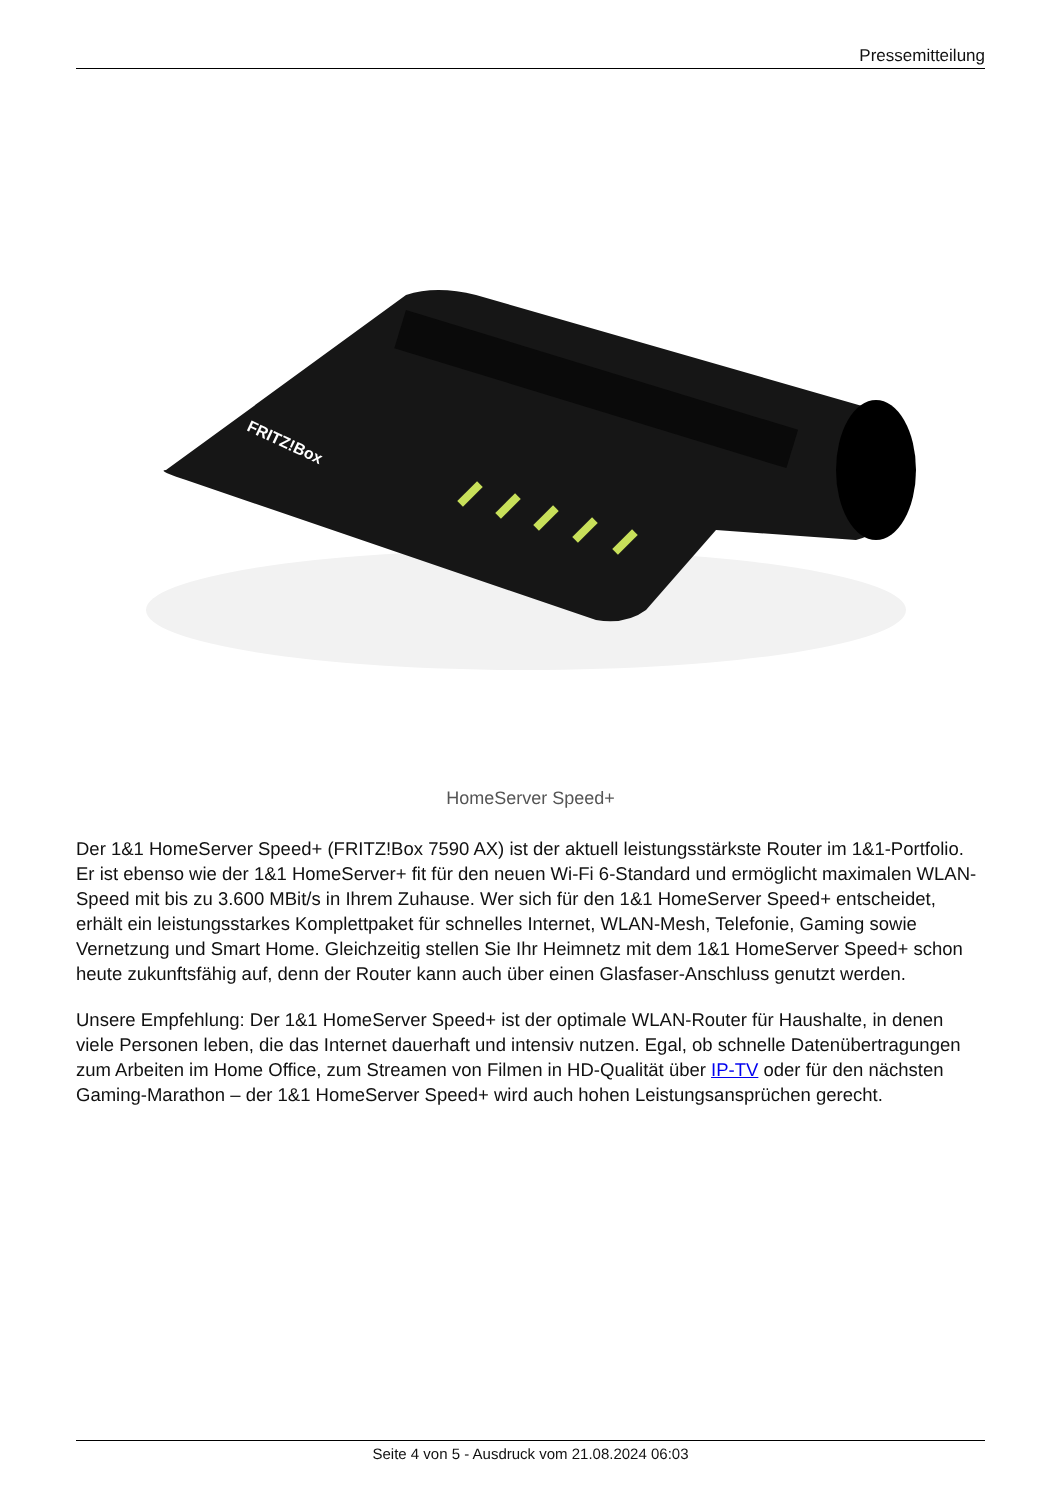Pressemitteilung
FRITZ!Box
HomeServer Speed+
Der 1&1 HomeServer Speed+ (FRITZ!Box 7590 AX) ist der aktuell leistungsstärkste Router im 1&1-Portfolio. Er ist ebenso wie der 1&1 HomeServer+ fit für den neuen Wi-Fi 6-Standard und ermöglicht maximalen WLAN-Speed mit bis zu 3.600 MBit/s in Ihrem Zuhause. Wer sich für den 1&1 HomeServer Speed+ entscheidet, erhält ein leistungsstarkes Komplettpaket für schnelles Internet, WLAN-Mesh, Telefonie, Gaming sowie Vernetzung und Smart Home. Gleichzeitig stellen Sie Ihr Heimnetz mit dem 1&1 HomeServer Speed+ schon heute zukunftsfähig auf, denn der Router kann auch über einen Glasfaser-Anschluss genutzt werden.
Unsere Empfehlung: Der 1&1 HomeServer Speed+ ist der optimale WLAN-Router für Haushalte, in denen viele Personen leben, die das Internet dauerhaft und intensiv nutzen. Egal, ob schnelle Datenübertragungen zum Arbeiten im Home Office, zum Streamen von Filmen in HD-Qualität über IP-TV oder für den nächsten Gaming-Marathon – der 1&1 HomeServer Speed+ wird auch hohen Leistungsansprüchen gerecht.
Seite 4 von 5 - Ausdruck vom 21.08.2024 06:03